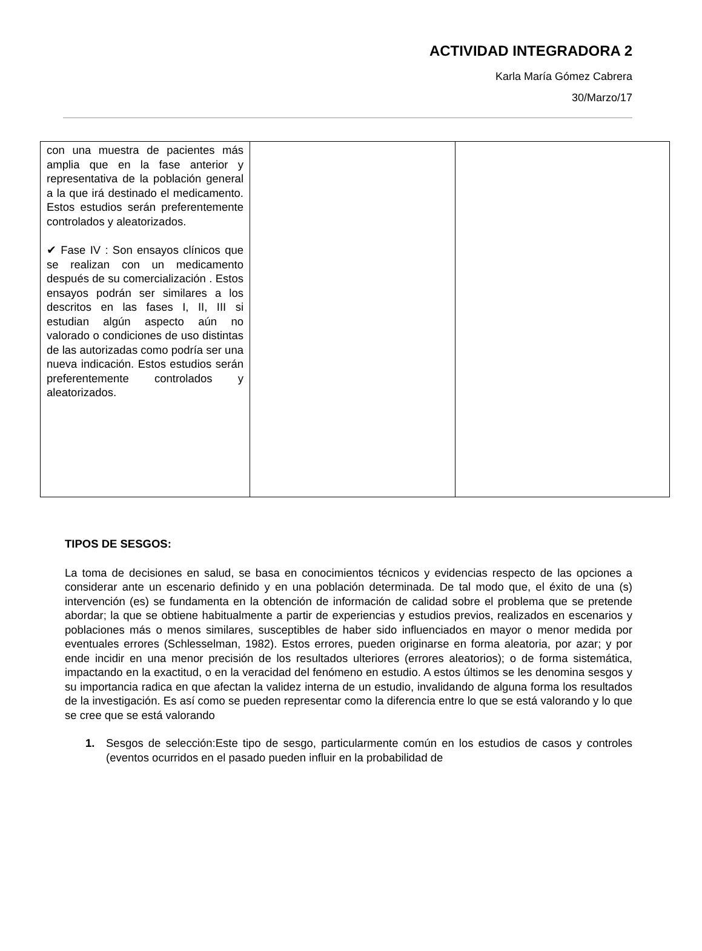ACTIVIDAD INTEGRADORA 2
Karla María Gómez Cabrera
30/Marzo/17
| con una muestra de pacientes más amplia que en la fase anterior y representativa de la población general a la que irá destinado el medicamento. Estos estudios serán preferentemente controlados y aleatorizados. ✔ Fase IV : Son ensayos clínicos que se realizan con un medicamento después de su comercialización . Estos ensayos podrán ser similares a los descritos en las fases I, II, III si estudian algún aspecto aún no valorado o condiciones de uso distintas de las autorizadas como podría ser una nueva indicación. Estos estudios serán preferentemente controlados y aleatorizados. | | |
TIPOS DE SESGOS:
La toma de decisiones en salud, se basa en conocimientos técnicos y evidencias respecto de las opciones a considerar ante un escenario definido y en una población determinada. De tal modo que, el éxito de una (s) intervención (es) se fundamenta en la obtención de información de calidad sobre el problema que se pretende abordar; la que se obtiene habitualmente a partir de experiencias y estudios previos, realizados en escenarios y poblaciones más o menos similares, susceptibles de haber sido influenciados en mayor o menor medida por eventuales errores (Schlesselman, 1982). Estos errores, pueden originarse en forma aleatoria, por azar; y por ende incidir en una menor precisión de los resultados ulteriores (errores aleatorios); o de forma sistemática, impactando en la exactitud, o en la veracidad del fenómeno en estudio. A estos últimos se les denomina sesgos y su importancia radica en que afectan la validez interna de un estudio, invalidando de alguna forma los resultados de la investigación. Es así como se pueden representar como la diferencia entre lo que se está valorando y lo que se cree que se está valorando
1. Sesgos de selección:Este tipo de sesgo, particularmente común en los estudios de casos y controles (eventos ocurridos en el pasado pueden influir en la probabilidad de